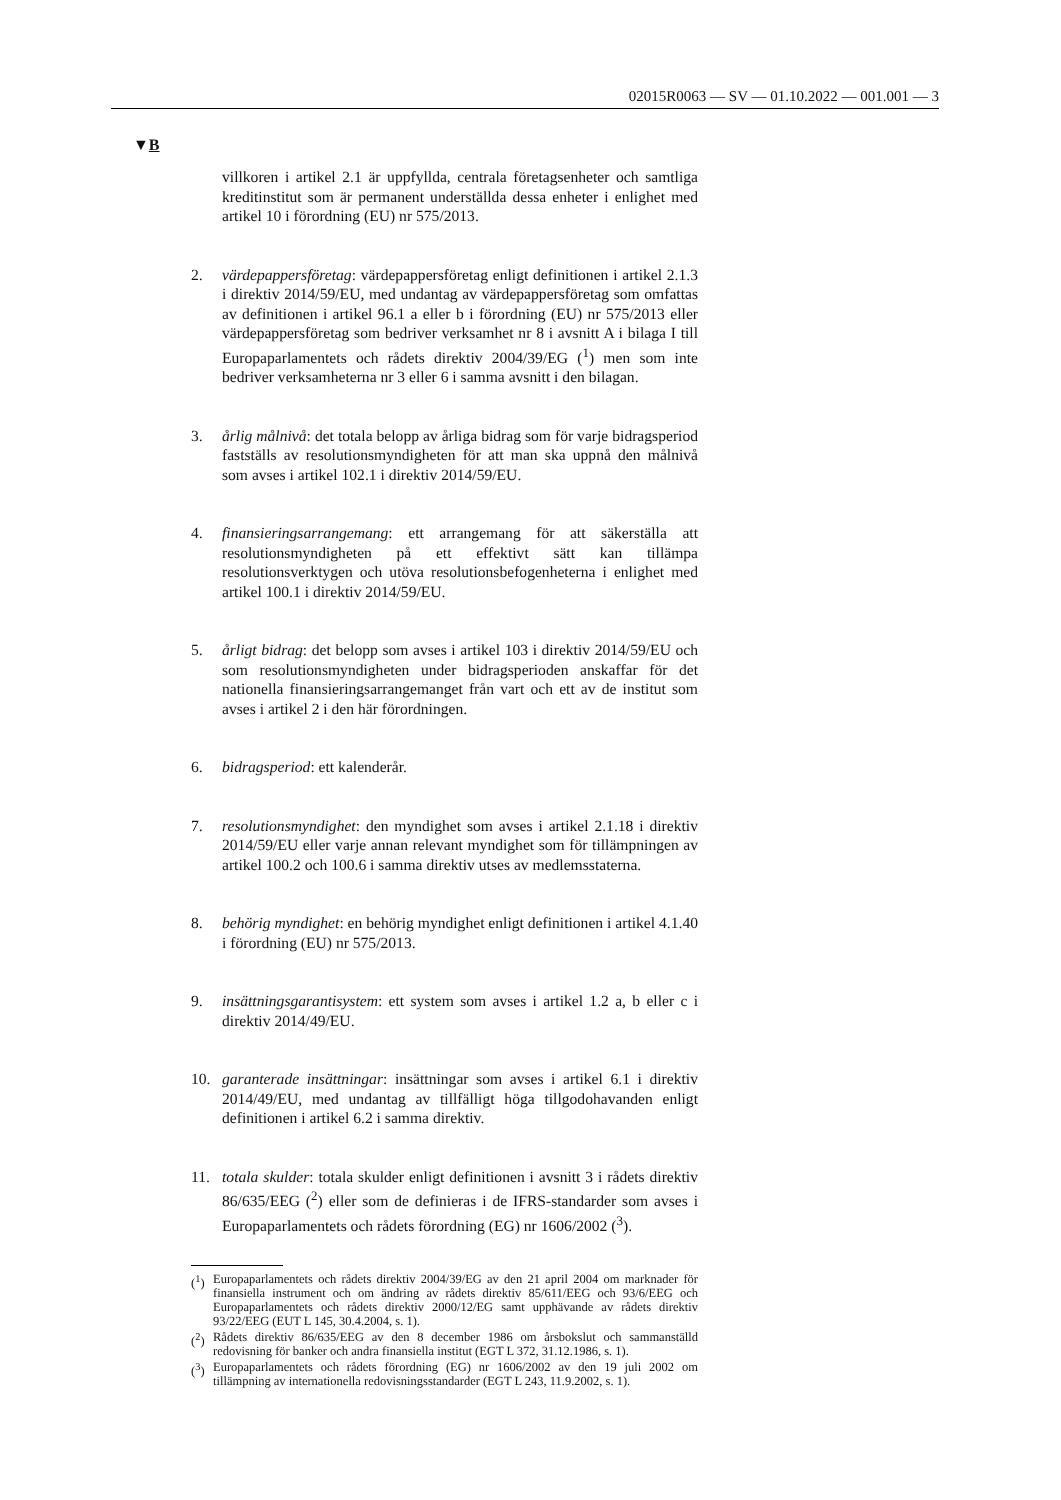02015R0063 — SV — 01.10.2022 — 001.001 — 3
▼B
villkoren i artikel 2.1 är uppfyllda, centrala företagsenheter och samtliga kreditinstitut som är permanent underställda dessa enheter i enlighet med artikel 10 i förordning (EU) nr 575/2013.
2. värdepappersföretag: värdepappersföretag enligt definitionen i artikel 2.1.3 i direktiv 2014/59/EU, med undantag av värdepappersföretag som omfattas av definitionen i artikel 96.1 a eller b i förordning (EU) nr 575/2013 eller värdepappersföretag som bedriver verksamhet nr 8 i avsnitt A i bilaga I till Europaparlamentets och rådets direktiv 2004/39/EG (<sup>1</sup>) men som inte bedriver verksamheterna nr 3 eller 6 i samma avsnitt i den bilagan.
3. årlig målnivå: det totala belopp av årliga bidrag som för varje bidragsperiod fastställs av resolutionsmyndigheten för att man ska uppnå den målnivå som avses i artikel 102.1 i direktiv 2014/59/EU.
4. finansieringsarrangemang: ett arrangemang för att säkerställa att resolutionsmyndigheten på ett effektivt sätt kan tillämpa resolutionsverktygen och utöva resolutionsbefogenheterna i enlighet med artikel 100.1 i direktiv 2014/59/EU.
5. årligt bidrag: det belopp som avses i artikel 103 i direktiv 2014/59/EU och som resolutionsmyndigheten under bidragsperioden anskaffar för det nationella finansieringsarrangemanget från vart och ett av de institut som avses i artikel 2 i den här förordningen.
6. bidragsperiod: ett kalenderår.
7. resolutionsmyndighet: den myndighet som avses i artikel 2.1.18 i direktiv 2014/59/EU eller varje annan relevant myndighet som för tillämpningen av artikel 100.2 och 100.6 i samma direktiv utses av medlemsstaterna.
8. behörig myndighet: en behörig myndighet enligt definitionen i artikel 4.1.40 i förordning (EU) nr 575/2013.
9. insättningsgarantisystem: ett system som avses i artikel 1.2 a, b eller c i direktiv 2014/49/EU.
10. garanterade insättningar: insättningar som avses i artikel 6.1 i direktiv 2014/49/EU, med undantag av tillfälligt höga tillgodohavanden enligt definitionen i artikel 6.2 i samma direktiv.
11. totala skulder: totala skulder enligt definitionen i avsnitt 3 i rådets direktiv 86/635/EEG (<sup>2</sup>) eller som de definieras i de IFRS-standarder som avses i Europaparlamentets och rådets förordning (EG) nr 1606/2002 (<sup>3</sup>).
(<sup>1</sup>) Europaparlamentets och rådets direktiv 2004/39/EG av den 21 april 2004 om marknader för finansiella instrument och om ändring av rådets direktiv 85/611/EEG och 93/6/EEG och Europaparlamentets och rådets direktiv 2000/12/EG samt upphävande av rådets direktiv 93/22/EEG (EUT L 145, 30.4.2004, s. 1).
(<sup>2</sup>) Rådets direktiv 86/635/EEG av den 8 december 1986 om årsbokslut och sammanställd redovisning för banker och andra finansiella institut (EGT L 372, 31.12.1986, s. 1).
(<sup>3</sup>) Europaparlamentets och rådets förordning (EG) nr 1606/2002 av den 19 juli 2002 om tillämpning av internationella redovisningsstandarder (EGT L 243, 11.9.2002, s. 1).